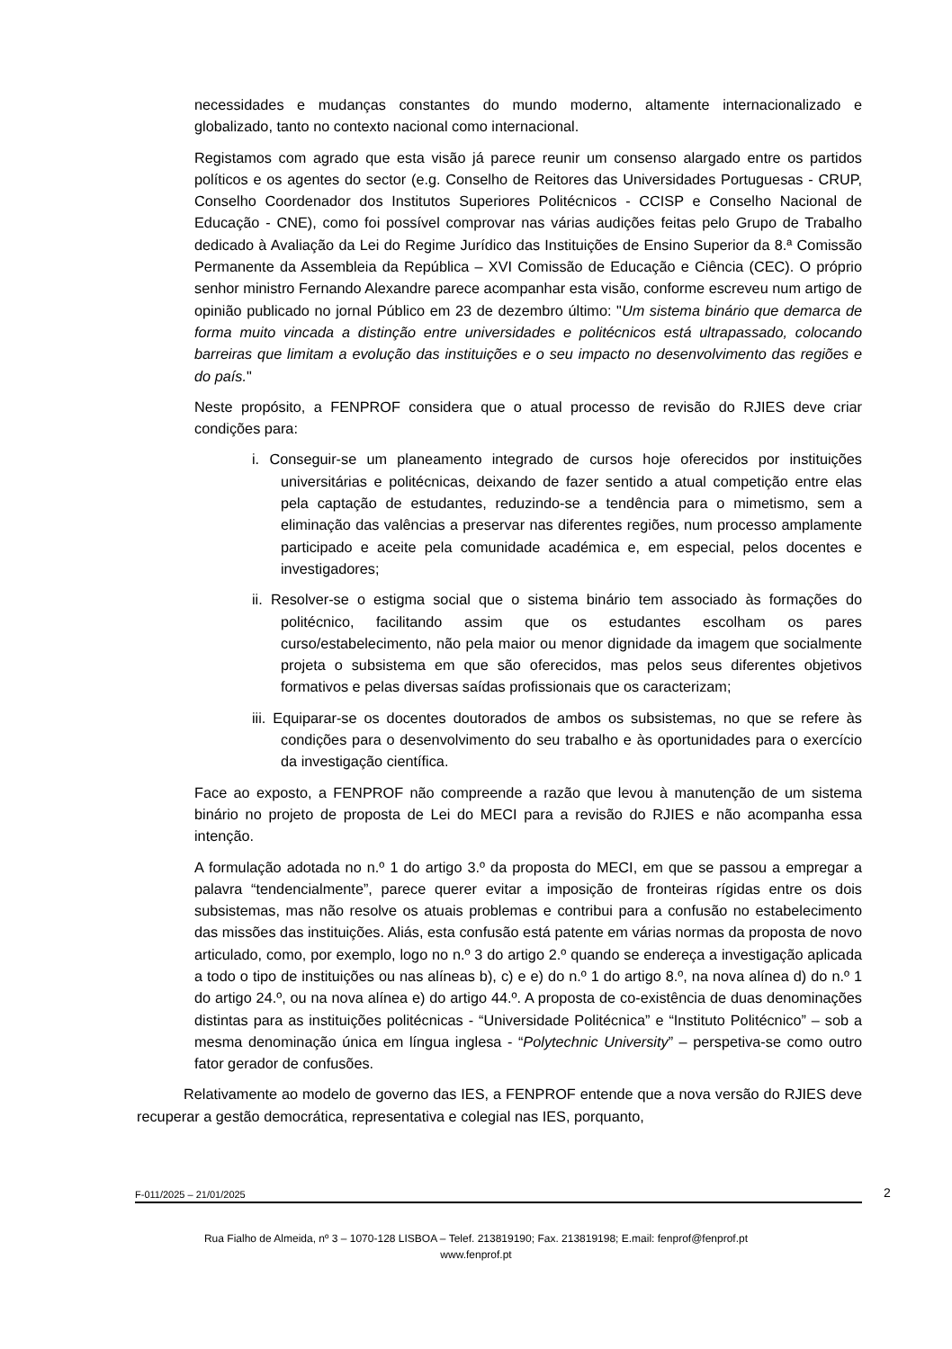necessidades e mudanças constantes do mundo moderno, altamente internacionalizado e globalizado, tanto no contexto nacional como internacional.
Registamos com agrado que esta visão já parece reunir um consenso alargado entre os partidos políticos e os agentes do sector (e.g. Conselho de Reitores das Universidades Portuguesas - CRUP, Conselho Coordenador dos Institutos Superiores Politécnicos - CCISP e Conselho Nacional de Educação - CNE), como foi possível comprovar nas várias audições feitas pelo Grupo de Trabalho dedicado à Avaliação da Lei do Regime Jurídico das Instituições de Ensino Superior da 8.ª Comissão Permanente da Assembleia da República – XVI Comissão de Educação e Ciência (CEC). O próprio senhor ministro Fernando Alexandre parece acompanhar esta visão, conforme escreveu num artigo de opinião publicado no jornal Público em 23 de dezembro último: "Um sistema binário que demarca de forma muito vincada a distinção entre universidades e politécnicos está ultrapassado, colocando barreiras que limitam a evolução das instituições e o seu impacto no desenvolvimento das regiões e do país."
Neste propósito, a FENPROF considera que o atual processo de revisão do RJIES deve criar condições para:
i. Conseguir-se um planeamento integrado de cursos hoje oferecidos por instituições universitárias e politécnicas, deixando de fazer sentido a atual competição entre elas pela captação de estudantes, reduzindo-se a tendência para o mimetismo, sem a eliminação das valências a preservar nas diferentes regiões, num processo amplamente participado e aceite pela comunidade académica e, em especial, pelos docentes e investigadores;
ii. Resolver-se o estigma social que o sistema binário tem associado às formações do politécnico, facilitando assim que os estudantes escolham os pares curso/estabelecimento, não pela maior ou menor dignidade da imagem que socialmente projeta o subsistema em que são oferecidos, mas pelos seus diferentes objetivos formativos e pelas diversas saídas profissionais que os caracterizam;
iii. Equiparar-se os docentes doutorados de ambos os subsistemas, no que se refere às condições para o desenvolvimento do seu trabalho e às oportunidades para o exercício da investigação científica.
Face ao exposto, a FENPROF não compreende a razão que levou à manutenção de um sistema binário no projeto de proposta de Lei do MECI para a revisão do RJIES e não acompanha essa intenção.
A formulação adotada no n.º 1 do artigo 3.º da proposta do MECI, em que se passou a empregar a palavra “tendencialmente”, parece querer evitar a imposição de fronteiras rígidas entre os dois subsistemas, mas não resolve os atuais problemas e contribui para a confusão no estabelecimento das missões das instituições. Aliás, esta confusão está patente em várias normas da proposta de novo articulado, como, por exemplo, logo no n.º 3 do artigo 2.º quando se endereça a investigação aplicada a todo o tipo de instituições ou nas alíneas b), c) e e) do n.º 1 do artigo 8.º, na nova alínea d) do n.º 1 do artigo 24.º, ou na nova alínea e) do artigo 44.º. A proposta de co-existência de duas denominações distintas para as instituições politécnicas - “Universidade Politécnica” e “Instituto Politécnico” – sob a mesma denominação única em língua inglesa - “Polytechnic University” – perspetiva-se como outro fator gerador de confusões.
Relativamente ao modelo de governo das IES, a FENPROF entende que a nova versão do RJIES deve recuperar a gestão democrática, representativa e colegial nas IES, porquanto,
F-011/2025 – 21/01/2025 2
Rua Fialho de Almeida, nº 3 – 1070-128 LISBOA – Telef. 213819190; Fax. 213819198; E.mail: fenprof@fenprof.pt
www.fenprof.pt